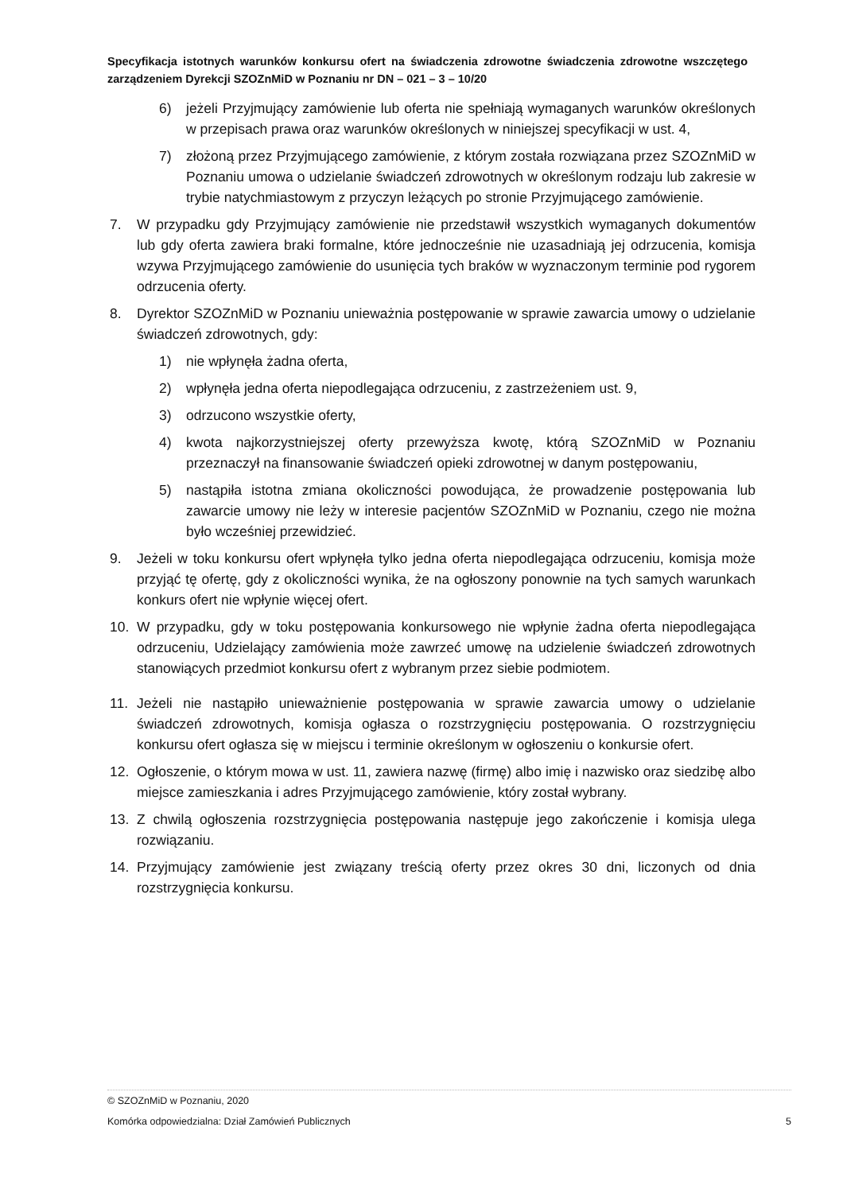Specyfikacja istotnych warunków konkursu ofert na świadczenia zdrowotne świadczenia zdrowotne wszczętego zarządzeniem Dyrekcji SZOZnMiD w Poznaniu nr DN – 021 – 3 – 10/20
6) jeżeli Przyjmujący zamówienie lub oferta nie spełniają wymaganych warunków określonych w przepisach prawa oraz warunków określonych w niniejszej specyfikacji w ust. 4,
7) złożoną przez Przyjmującego zamówienie, z którym została rozwiązana przez SZOZnMiD w Poznaniu umowa o udzielanie świadczeń zdrowotnych w określonym rodzaju lub zakresie w trybie natychmiastowym z przyczyn leżących po stronie Przyjmującego zamówienie.
7. W przypadku gdy Przyjmujący zamówienie nie przedstawił wszystkich wymaganych dokumentów lub gdy oferta zawiera braki formalne, które jednocześnie nie uzasadniają jej odrzucenia, komisja wzywa Przyjmującego zamówienie do usunięcia tych braków w wyznaczonym terminie pod rygorem odrzucenia oferty.
8. Dyrektor SZOZnMiD w Poznaniu unieważnia postępowanie w sprawie zawarcia umowy o udzielanie świadczeń zdrowotnych, gdy:
1) nie wpłynęła żadna oferta,
2) wpłynęła jedna oferta niepodlegająca odrzuceniu, z zastrzeżeniem ust. 9,
3) odrzucono wszystkie oferty,
4) kwota najkorzystniejszej oferty przewyższa kwotę, którą SZOZnMiD w Poznaniu przeznaczył na finansowanie świadczeń opieki zdrowotnej w danym postępowaniu,
5) nastąpiła istotna zmiana okoliczności powodująca, że prowadzenie postępowania lub zawarcie umowy nie leży w interesie pacjentów SZOZnMiD w Poznaniu, czego nie można było wcześniej przewidzieć.
9. Jeżeli w toku konkursu ofert wpłynęła tylko jedna oferta niepodlegająca odrzuceniu, komisja może przyjąć tę ofertę, gdy z okoliczności wynika, że na ogłoszony ponownie na tych samych warunkach konkurs ofert nie wpłynie więcej ofert.
10. W przypadku, gdy w toku postępowania konkursowego nie wpłynie żadna oferta niepodlegająca odrzuceniu, Udzielający zamówienia może zawrzeć umowę na udzielenie świadczeń zdrowotnych stanowiących przedmiot konkursu ofert z wybranym przez siebie podmiotem.
11. Jeżeli nie nastąpiło unieważnienie postępowania w sprawie zawarcia umowy o udzielanie świadczeń zdrowotnych, komisja ogłasza o rozstrzygnięciu postępowania. O rozstrzygnięciu konkursu ofert ogłasza się w miejscu i terminie określonym w ogłoszeniu o konkursie ofert.
12. Ogłoszenie, o którym mowa w ust. 11, zawiera nazwę (firmę) albo imię i nazwisko oraz siedzibę albo miejsce zamieszkania i adres Przyjmującego zamówienie, który został wybrany.
13. Z chwilą ogłoszenia rozstrzygnięcia postępowania następuje jego zakończenie i komisja ulega rozwiązaniu.
14. Przyjmujący zamówienie jest związany treścią oferty przez okres 30 dni, liczonych od dnia rozstrzygnięcia konkursu.
© SZOZnMiD w Poznaniu, 2020
Komórka odpowiedzialna: Dział Zamówień Publicznych 5